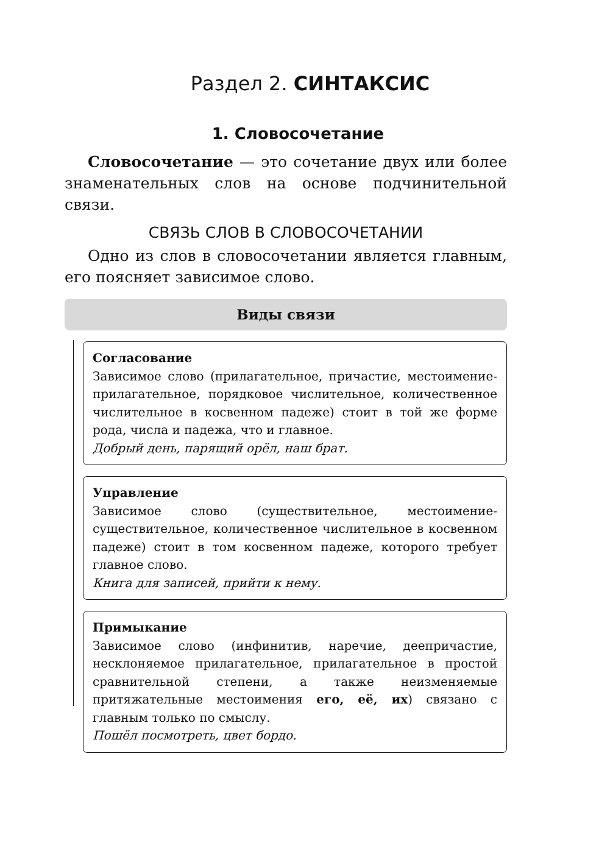Раздел 2. СИНТАКСИС
1. Словосочетание
Словосочетание — это сочетание двух или более знаменательных слов на основе подчинительной связи.
СВЯЗЬ СЛОВ В СЛОВОСОЧЕТАНИИ
Одно из слов в словосочетании является главным, его поясняет зависимое слово.
Виды связи
Согласование
Зависимое слово (прилагательное, причастие, местоимение-прилагательное, порядковое числительное, количественное числительное в косвенном падеже) стоит в той же форме рода, числа и падежа, что и главное.
Добрый день, парящий орёл, наш брат.
Управление
Зависимое слово (существительное, местоимение-существительное, количественное числительное в косвенном падеже) стоит в том косвенном падеже, которого требует главное слово.
Книга для записей, прийти к нему.
Примыкание
Зависимое слово (инфинитив, наречие, деепричастие, несклоняемое прилагательное, прилагательное в простой сравнительной степени, а также неизменяемые притяжательные местоимения его, её, их) связано с главным только по смыслу.
Пошёл посмотреть, цвет бордо.